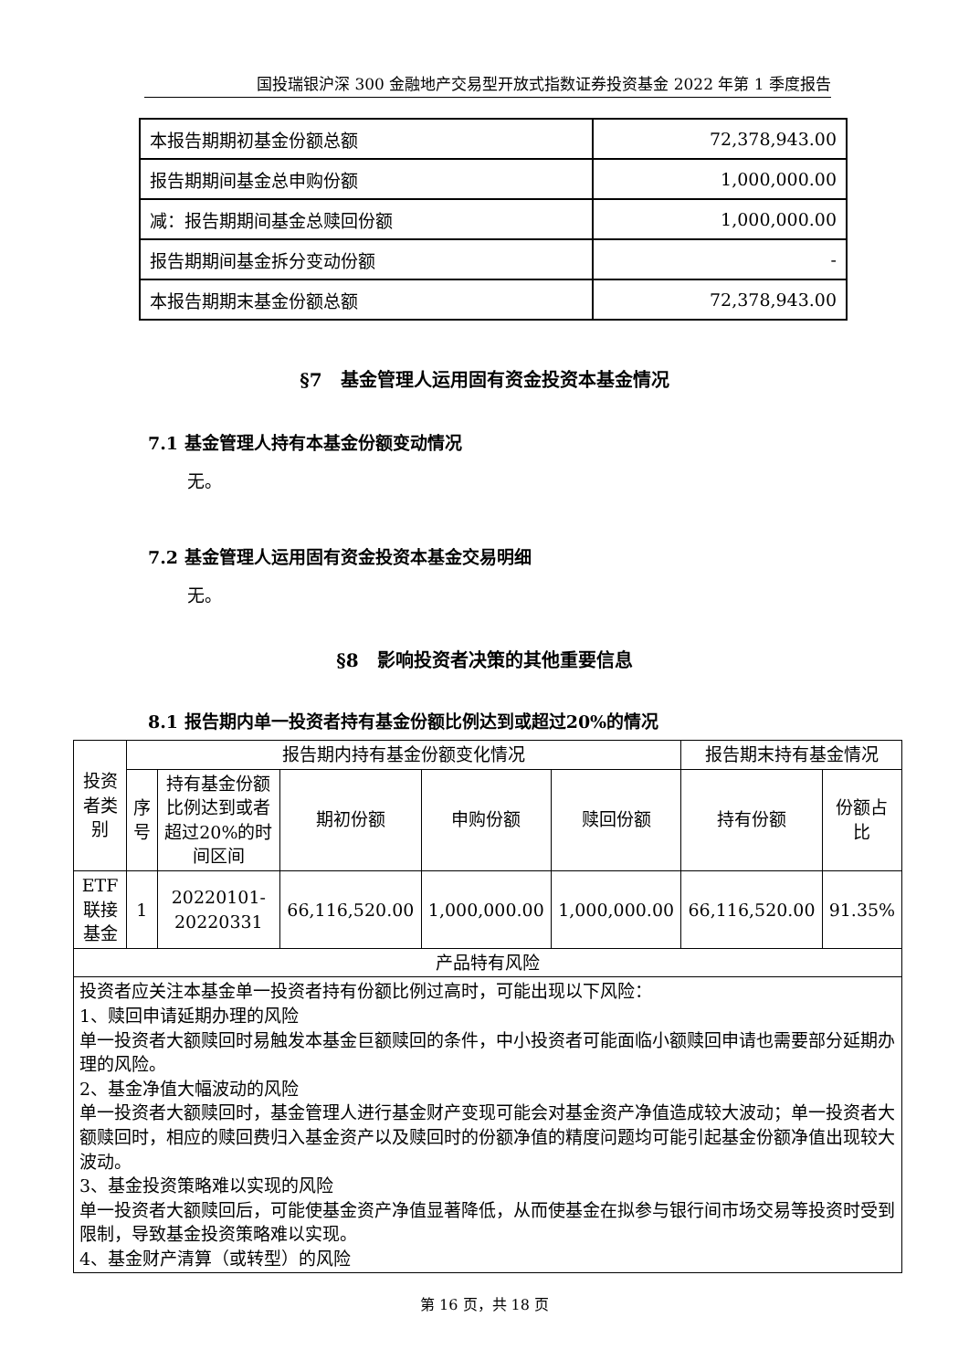国投瑞银沪深 300 金融地产交易型开放式指数证券投资基金 2022 年第 1 季度报告
| 本报告期期初基金份额总额 | 72,378,943.00 |
| 报告期期间基金总申购份额 | 1,000,000.00 |
| 减：报告期期间基金总赎回份额 | 1,000,000.00 |
| 报告期期间基金拆分变动份额 | - |
| 本报告期期末基金份额总额 | 72,378,943.00 |
§7　基金管理人运用固有资金投资本基金情况
7.1 基金管理人持有本基金份额变动情况
无。
7.2 基金管理人运用固有资金投资本基金交易明细
无。
§8　影响投资者决策的其他重要信息
8.1 报告期内单一投资者持有基金份额比例达到或超过20%的情况
| 投资者类别 | 报告期内持有基金份额变化情况 | | | | | 报告期末持有基金情况 | |
| --- | --- | --- | --- | --- | --- | --- | --- |
| | 序号 | 持有基金份额比例达到或者超过20%的时间区间 | 期初份额 | 申购份额 | 赎回份额 | 持有份额 | 份额占比 |
| ETF 联接基金 | 1 | 20220101-20220331 | 66,116,520.00 | 1,000,000.00 | 1,000,000.00 | 66,116,520.00 | 91.35% |
| 产品特有风险 | | | | | | | |
| 投资者应关注本基金单一投资者持有份额比例过高时，可能出现以下风险： 1、赎回申请延期办理的风险 单一投资者大额赎回时易触发本基金巨额赎回的条件，中小投资者可能面临小额赎回申请也需要部分延期办理的风险。 2、基金净值大幅波动的风险 单一投资者大额赎回时，基金管理人进行基金财产变现可能会对基金资产净值造成较大波动；单一投资者大额赎回时，相应的赎回费归入基金资产以及赎回时的份额净值的精度问题均可能引起基金份额净值出现较大波动。 3、基金投资策略难以实现的风险 单一投资者大额赎回后，可能使基金资产净值显著降低，从而使基金在拟参与银行间市场交易等投资时受到限制，导致基金投资策略难以实现。 4、基金财产清算（或转型）的风险 | | | | | | | |
第 16 页，共 18 页